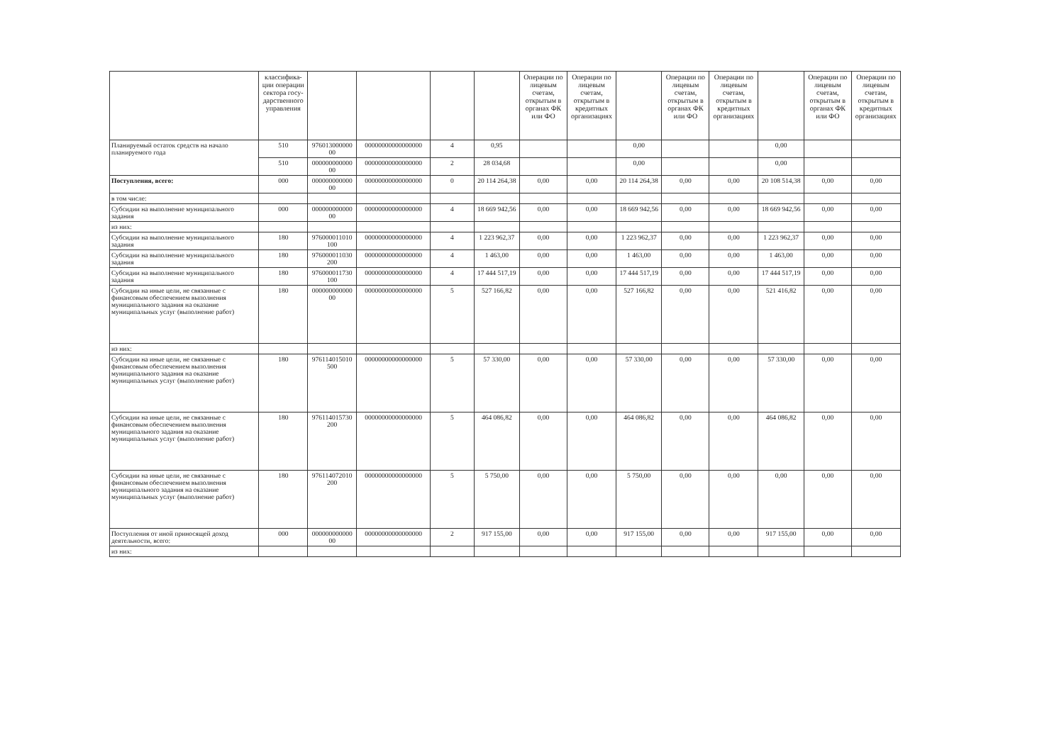| | классифика-ции операции сектора госу-дарственного управления | | | | | Операции по лицевым счетам, открытым в органах ФК или ФО | Операции по лицевым счетам, открытым в кредитных организациях | | Операции по лицевым счетам, открытым в органах ФК или ФО | Операции по лицевым счетам, открытым в кредитных организациях | | Операции по лицевым счетам, открытым в органах ФК или ФО | Операции по лицевым счетам, открытым в кредитных организациях |
| --- | --- | --- | --- | --- | --- | --- | --- | --- | --- | --- | --- | --- | --- |
| Планируемый остаток средств на начало планируемого года | 510 | 976013000000 00 | 00000000000000000 | 4 | 0,95 | | | 0,00 | | | 0,00 | | |
| | 510 | 000000000000 00 | 00000000000000000 | 2 | 28 034,68 | | | 0,00 | | | 0,00 | | |
| Поступления, всего: | 000 | 000000000000 00 | 00000000000000000 | 0 | 20 114 264,38 | 0,00 | 0,00 | 20 114 264,38 | 0,00 | 0,00 | 20 108 514,38 | 0,00 | 0,00 |
| в том числе: | | | | | | | | | | | | | |
| Субсидии на выполнение муниципального задания | 000 | 000000000000 00 | 00000000000000000 | 4 | 18 669 942,56 | 0,00 | 0,00 | 18 669 942,56 | 0,00 | 0,00 | 18 669 942,56 | 0,00 | 0,00 |
| из них: | | | | | | | | | | | | | |
| Субсидии на выполнение муниципального задания | 180 | 976000011010 100 | 00000000000000000 | 4 | 1 223 962,37 | 0,00 | 0,00 | 1 223 962,37 | 0,00 | 0,00 | 1 223 962,37 | 0,00 | 0,00 |
| Субсидии на выполнение муниципального задания | 180 | 976000011030 200 | 00000000000000000 | 4 | 1 463,00 | 0,00 | 0,00 | 1 463,00 | 0,00 | 0,00 | 1 463,00 | 0,00 | 0,00 |
| Субсидии на выполнение муниципального задания | 180 | 976000011730 100 | 00000000000000000 | 4 | 17 444 517,19 | 0,00 | 0,00 | 17 444 517,19 | 0,00 | 0,00 | 17 444 517,19 | 0,00 | 0,00 |
| Субсидии на иные цели, не связанные с финансовым обеспечением выполнения муниципального задания на оказание муниципальных услуг (выполнение работ) | 180 | 000000000000 00 | 00000000000000000 | 5 | 527 166,82 | 0,00 | 0,00 | 527 166,82 | 0,00 | 0,00 | 521 416,82 | 0,00 | 0,00 |
| из них: | | | | | | | | | | | | | |
| Субсидии на иные цели, не связанные с финансовым обеспечением выполнения муниципального задания на оказание муниципальных услуг (выполнение работ) | 180 | 976114015010 500 | 00000000000000000 | 5 | 57 330,00 | 0,00 | 0,00 | 57 330,00 | 0,00 | 0,00 | 57 330,00 | 0,00 | 0,00 |
| Субсидии на иные цели, не связанные с финансовым обеспечением выполнения муниципального задания на оказание муниципальных услуг (выполнение работ) | 180 | 976114015730 200 | 00000000000000000 | 5 | 464 086,82 | 0,00 | 0,00 | 464 086,82 | 0,00 | 0,00 | 464 086,82 | 0,00 | 0,00 |
| Субсидии на иные цели, не связанные с финансовым обеспечением выполнения муниципального задания на оказание муниципальных услуг (выполнение работ) | 180 | 976114072010 200 | 00000000000000000 | 5 | 5 750,00 | 0,00 | 0,00 | 5 750,00 | 0,00 | 0,00 | 0,00 | 0,00 | 0,00 |
| Поступления от иной приносящей доход деятельности, всего: | 000 | 000000000000 00 | 00000000000000000 | 2 | 917 155,00 | 0,00 | 0,00 | 917 155,00 | 0,00 | 0,00 | 917 155,00 | 0,00 | 0,00 |
| из них: | | | | | | | | | | | | | |